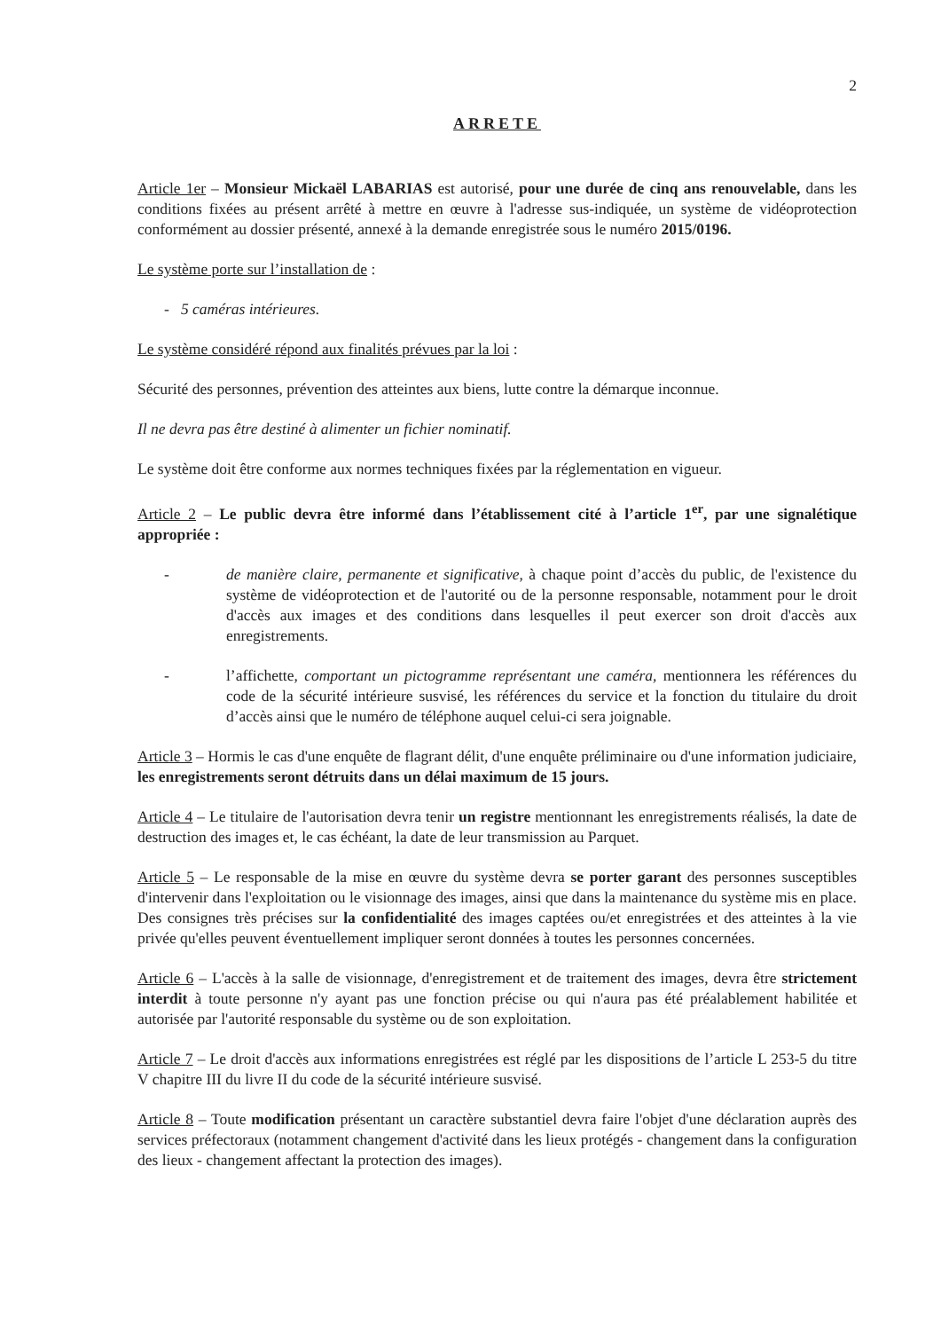2
ARRETE
Article 1er – Monsieur Mickaël LABARIAS est autorisé, pour une durée de cinq ans renouvelable, dans les conditions fixées au présent arrêté à mettre en œuvre à l'adresse sus-indiquée, un système de vidéoprotection conformément au dossier présenté, annexé à la demande enregistrée sous le numéro 2015/0196.
Le système porte sur l’installation de :
- 5 caméras intérieures.
Le système considéré répond aux finalités prévues par la loi :
Sécurité des personnes, prévention des atteintes aux biens, lutte contre la démarque inconnue.
Il ne devra pas être destiné à alimenter un fichier nominatif.
Le système doit être conforme aux normes techniques fixées par la réglementation en vigueur.
Article 2 – Le public devra être informé dans l’établissement cité à l’article 1<sup>er</sup>, par une signalétique appropriée :
- de manière claire, permanente et significative, à chaque point d’accès du public, de l'existence du système de vidéoprotection et de l'autorité ou de la personne responsable, notamment pour le droit d'accès aux images et des conditions dans lesquelles il peut exercer son droit d'accès aux enregistrements.
- l’affichette, comportant un pictogramme représentant une caméra, mentionnera les références du code de la sécurité intérieure susvisé, les références du service et la fonction du titulaire du droit d’accès ainsi que le numéro de téléphone auquel celui-ci sera joignable.
Article 3 – Hormis le cas d'une enquête de flagrant délit, d'une enquête préliminaire ou d'une information judiciaire, les enregistrements seront détruits dans un délai maximum de 15 jours.
Article 4 – Le titulaire de l'autorisation devra tenir un registre mentionnant les enregistrements réalisés, la date de destruction des images et, le cas échéant, la date de leur transmission au Parquet.
Article 5 – Le responsable de la mise en œuvre du système devra se porter garant des personnes susceptibles d'intervenir dans l'exploitation ou le visionnage des images, ainsi que dans la maintenance du système mis en place. Des consignes très précises sur la confidentialité des images captées ou/et enregistrées et des atteintes à la vie privée qu'elles peuvent éventuellement impliquer seront données à toutes les personnes concernées.
Article 6 – L'accès à la salle de visionnage, d'enregistrement et de traitement des images, devra être strictement interdit à toute personne n'y ayant pas une fonction précise ou qui n'aura pas été préalablement habilitée et autorisée par l'autorité responsable du système ou de son exploitation.
Article 7 – Le droit d'accès aux informations enregistrées est réglé par les dispositions de l’article L 253-5 du titre V chapitre III du livre II du code de la sécurité intérieure susvisé.
Article 8 – Toute modification présentant un caractère substantiel devra faire l'objet d'une déclaration auprès des services préfectoraux (notamment changement d'activité dans les lieux protégés - changement dans la configuration des lieux - changement affectant la protection des images).